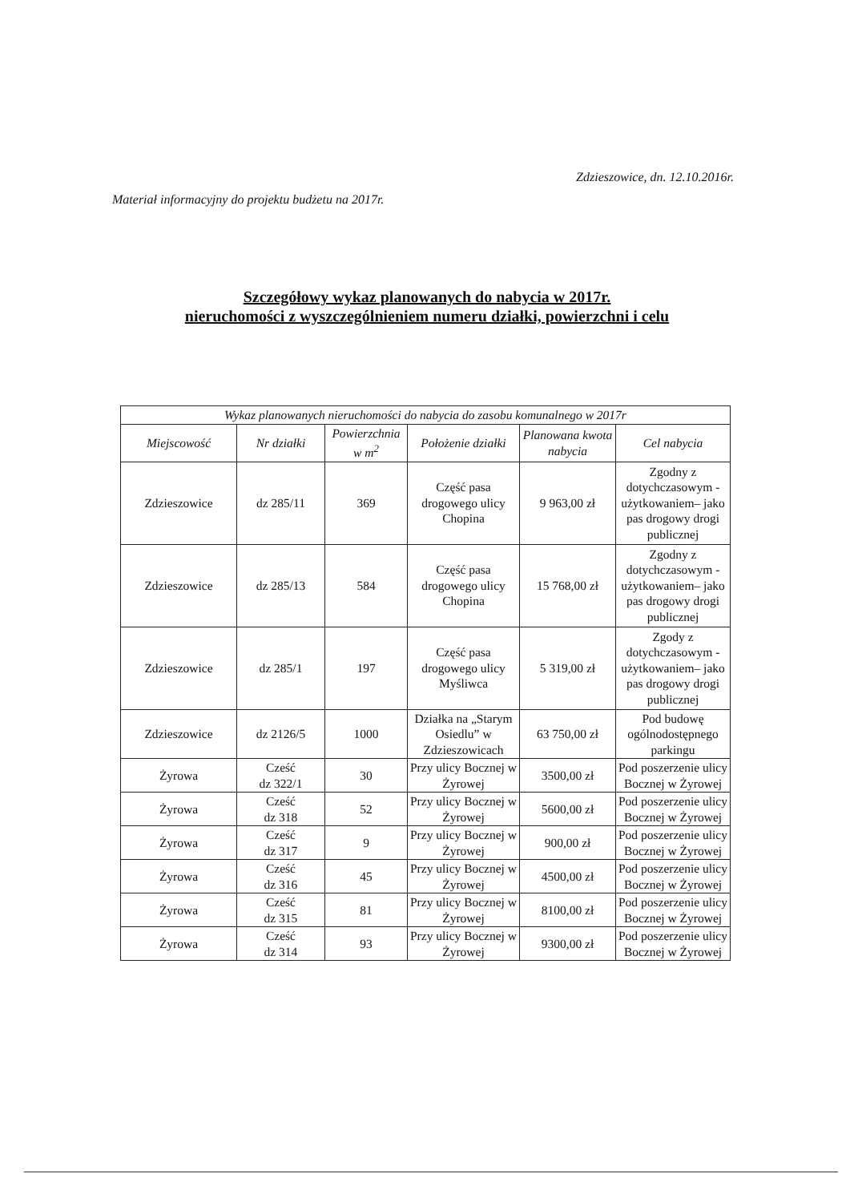Zdzieszowice, dn. 12.10.2016r.
Materiał informacyjny do projektu budżetu na 2017r.
Szczegółowy wykaz planowanych do nabycia w 2017r.
nieruchomości z wyszczególnieniem numeru działki, powierzchni i celu
| Wykaz planowanych nieruchomości do nabycia do zasobu komunalnego w 2017r | | | | | |
| --- | --- | --- | --- | --- | --- |
| Miejscowość | Nr działki | Powierzchnia w m<sup>2</sup> | Położenie działki | Planowana kwota nabycia | Cel nabycia |
| Zdzieszowice | dz 285/11 | 369 | Część pasa drogowego ulicy Chopina | 9 963,00 zł | Zgodny z dotychczasowym - użytkowaniem– jako pas drogowy drogi publicznej |
| Zdzieszowice | dz 285/13 | 584 | Część pasa drogowego ulicy Chopina | 15 768,00 zł | Zgodny z dotychczasowym - użytkowaniem– jako pas drogowy drogi publicznej |
| Zdzieszowice | dz 285/1 | 197 | Część pasa drogowego ulicy Myśliwca | 5 319,00 zł | Zgody z dotychczasowym - użytkowaniem– jako pas drogowy drogi publicznej |
| Zdzieszowice | dz 2126/5 | 1000 | Działka na „Starym Osiedlu” w Zdzieszowicach | 63 750,00 zł | Pod budowę ogólnodostępnego parkingu |
| Żyrowa | Cześć dz 322/1 | 30 | Przy ulicy Bocznej w Żyrowej | 3500,00 zł | Pod poszerzenie ulicy Bocznej w Żyrowej |
| Żyrowa | Cześć dz 318 | 52 | Przy ulicy Bocznej w Żyrowej | 5600,00 zł | Pod poszerzenie ulicy Bocznej w Żyrowej |
| Żyrowa | Cześć dz 317 | 9 | Przy ulicy Bocznej w Żyrowej | 900,00 zł | Pod poszerzenie ulicy Bocznej w Żyrowej |
| Żyrowa | Cześć dz 316 | 45 | Przy ulicy Bocznej w Żyrowej | 4500,00 zł | Pod poszerzenie ulicy Bocznej w Żyrowej |
| Żyrowa | Cześć dz 315 | 81 | Przy ulicy Bocznej w Żyrowej | 8100,00 zł | Pod poszerzenie ulicy Bocznej w Żyrowej |
| Żyrowa | Cześć dz 314 | 93 | Przy ulicy Bocznej w Żyrowej | 9300,00 zł | Pod poszerzenie ulicy Bocznej w Żyrowej |